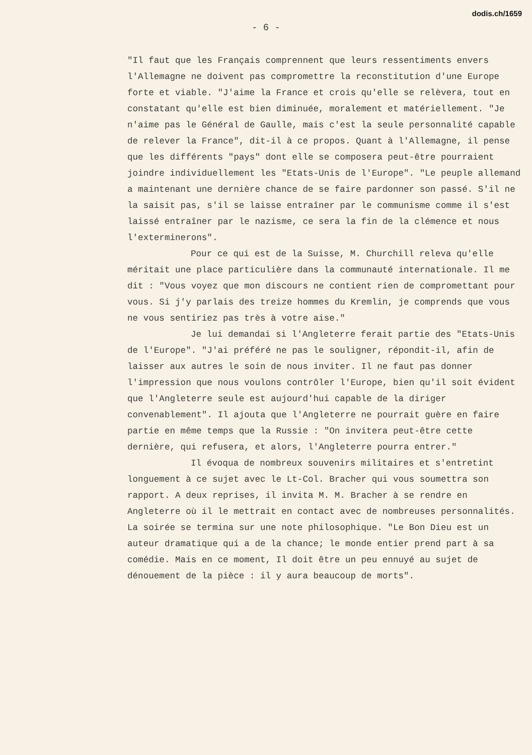dodis.ch/1659
- 6 -
"Il faut que les Français comprennent que leurs ressentiments envers l'Allemagne ne doivent pas compromettre la reconstitution d'une Europe forte et viable. "J'aime la France et crois qu'elle se relèvera, tout en constatant qu'elle est bien diminuée, moralement et matériellement. "Je n'aime pas le Général de Gaulle, mais c'est la seule personnalité capable de relever la France", dit-il à ce propos. Quant à l'Allemagne, il pense que les différents "pays" dont elle se composera peut-être pourraient joindre individuellement les "Etats-Unis de l'Europe". "Le peuple allemand a maintenant une dernière chance de se faire pardonner son passé. S'il ne la saisit pas, s'il se laisse entraîner par le communisme comme il s'est laissé entraîner par le nazisme, ce sera la fin de la clémence et nous l'exterminerons".
Pour ce qui est de la Suisse, M. Churchill releva qu'elle méritait une place particulière dans la communauté internationale. Il me dit : "Vous voyez que mon discours ne contient rien de compromettant pour vous. Si j'y parlais des treize hommes du Kremlin, je comprends que vous ne vous sentiriez pas très à votre aise."
Je lui demandai si l'Angleterre ferait partie des "Etats-Unis de l'Europe". "J'ai préféré ne pas le souligner, répondit-il, afin de laisser aux autres le soin de nous inviter. Il ne faut pas donner l'impression que nous voulons contrôler l'Europe, bien qu'il soit évident que l'Angleterre seule est aujourd'hui capable de la diriger convenablement". Il ajouta que l'Angleterre ne pourrait guère en faire partie en même temps que la Russie : "On invitera peut-être cette dernière, qui refusera, et alors, l'Angleterre pourra entrer."
Il évoqua de nombreux souvenirs militaires et s'entretint longuement à ce sujet avec le Lt-Col. Bracher qui vous soumettra son rapport. A deux reprises, il invita M. M. Bracher à se rendre en Angleterre où il le mettrait en contact avec de nombreuses personnalités. La soirée se termina sur une note philosophique. "Le Bon Dieu est un auteur dramatique qui a de la chance; le monde entier prend part à sa comédie. Mais en ce moment, Il doit être un peu ennuyé au sujet de dénouement de la pièce : il y aura beaucoup de morts".